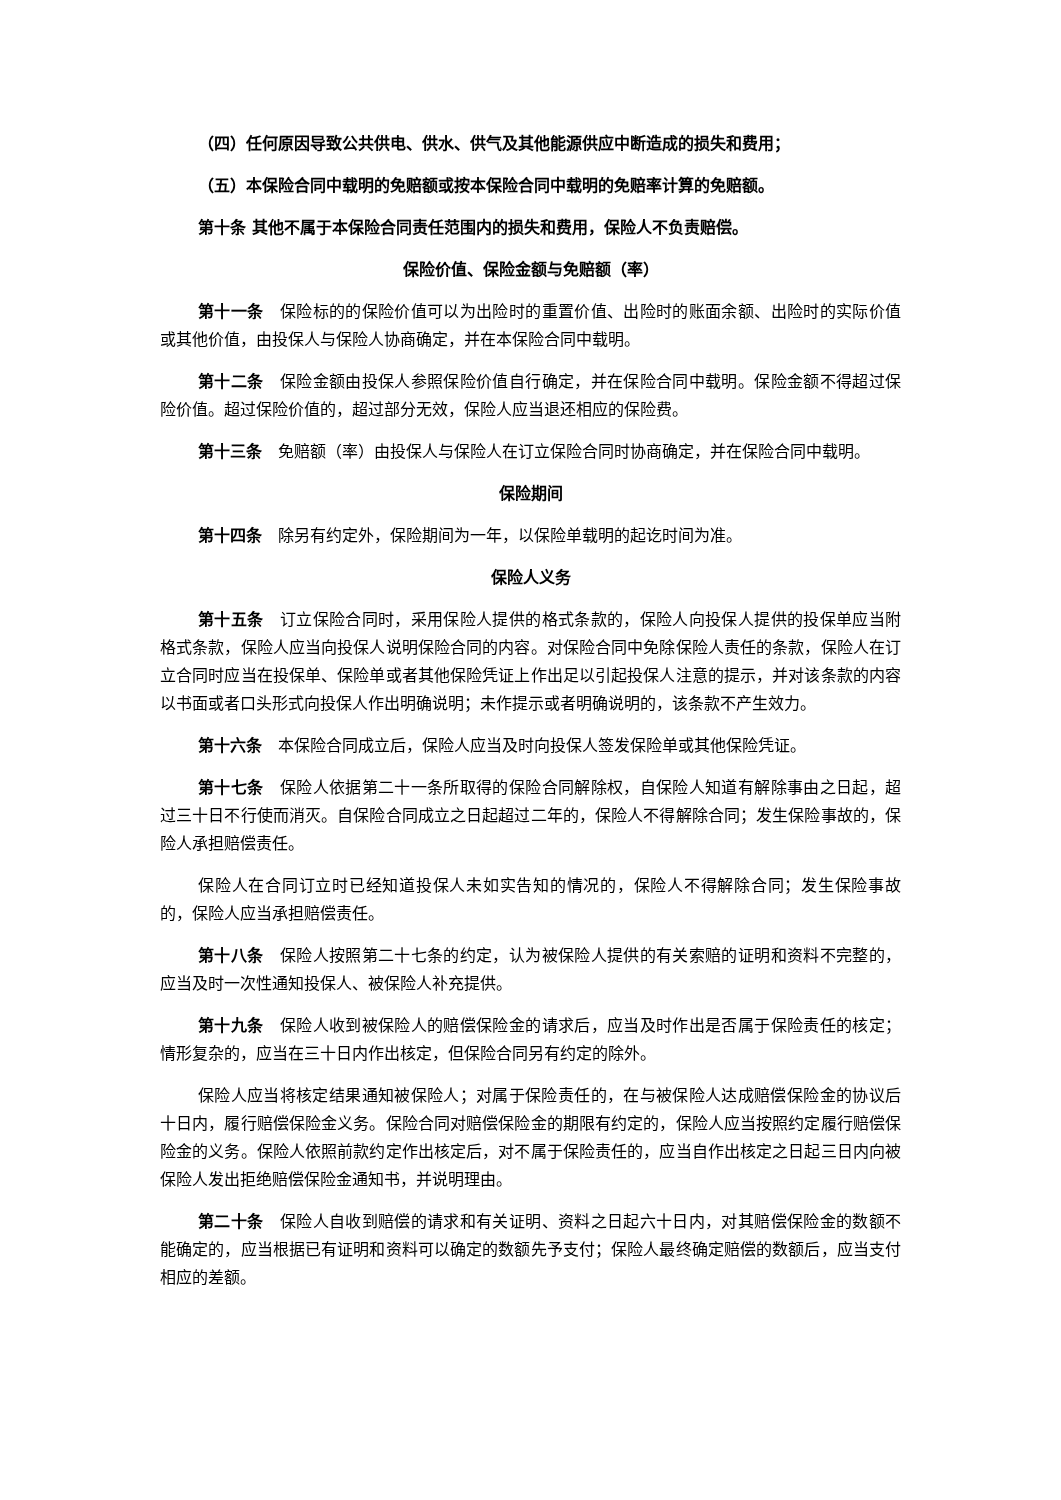（四）任何原因导致公共供电、供水、供气及其他能源供应中断造成的损失和费用；
（五）本保险合同中载明的免赔额或按本保险合同中载明的免赔率计算的免赔额。
第十条 其他不属于本保险合同责任范围内的损失和费用，保险人不负责赔偿。
保险价值、保险金额与免赔额（率）
第十一条　保险标的的保险价值可以为出险时的重置价值、出险时的账面余额、出险时的实际价值或其他价值，由投保人与保险人协商确定，并在本保险合同中载明。
第十二条　保险金额由投保人参照保险价值自行确定，并在保险合同中载明。保险金额不得超过保险价值。超过保险价值的，超过部分无效，保险人应当退还相应的保险费。
第十三条　免赔额（率）由投保人与保险人在订立保险合同时协商确定，并在保险合同中载明。
保险期间
第十四条　除另有约定外，保险期间为一年，以保险单载明的起讫时间为准。
保险人义务
第十五条　订立保险合同时，采用保险人提供的格式条款的，保险人向投保人提供的投保单应当附格式条款，保险人应当向投保人说明保险合同的内容。对保险合同中免除保险人责任的条款，保险人在订立合同时应当在投保单、保险单或者其他保险凭证上作出足以引起投保人注意的提示，并对该条款的内容以书面或者口头形式向投保人作出明确说明；未作提示或者明确说明的，该条款不产生效力。
第十六条　本保险合同成立后，保险人应当及时向投保人签发保险单或其他保险凭证。
第十七条　保险人依据第二十一条所取得的保险合同解除权，自保险人知道有解除事由之日起，超过三十日不行使而消灭。自保险合同成立之日起超过二年的，保险人不得解除合同；发生保险事故的，保险人承担赔偿责任。
保险人在合同订立时已经知道投保人未如实告知的情况的，保险人不得解除合同；发生保险事故的，保险人应当承担赔偿责任。
第十八条　保险人按照第二十七条的约定，认为被保险人提供的有关索赔的证明和资料不完整的，应当及时一次性通知投保人、被保险人补充提供。
第十九条　保险人收到被保险人的赔偿保险金的请求后，应当及时作出是否属于保险责任的核定；情形复杂的，应当在三十日内作出核定，但保险合同另有约定的除外。
保险人应当将核定结果通知被保险人；对属于保险责任的，在与被保险人达成赔偿保险金的协议后十日内，履行赔偿保险金义务。保险合同对赔偿保险金的期限有约定的，保险人应当按照约定履行赔偿保险金的义务。保险人依照前款约定作出核定后，对不属于保险责任的，应当自作出核定之日起三日内向被保险人发出拒绝赔偿保险金通知书，并说明理由。
第二十条　保险人自收到赔偿的请求和有关证明、资料之日起六十日内，对其赔偿保险金的数额不能确定的，应当根据已有证明和资料可以确定的数额先予支付；保险人最终确定赔偿的数额后，应当支付相应的差额。